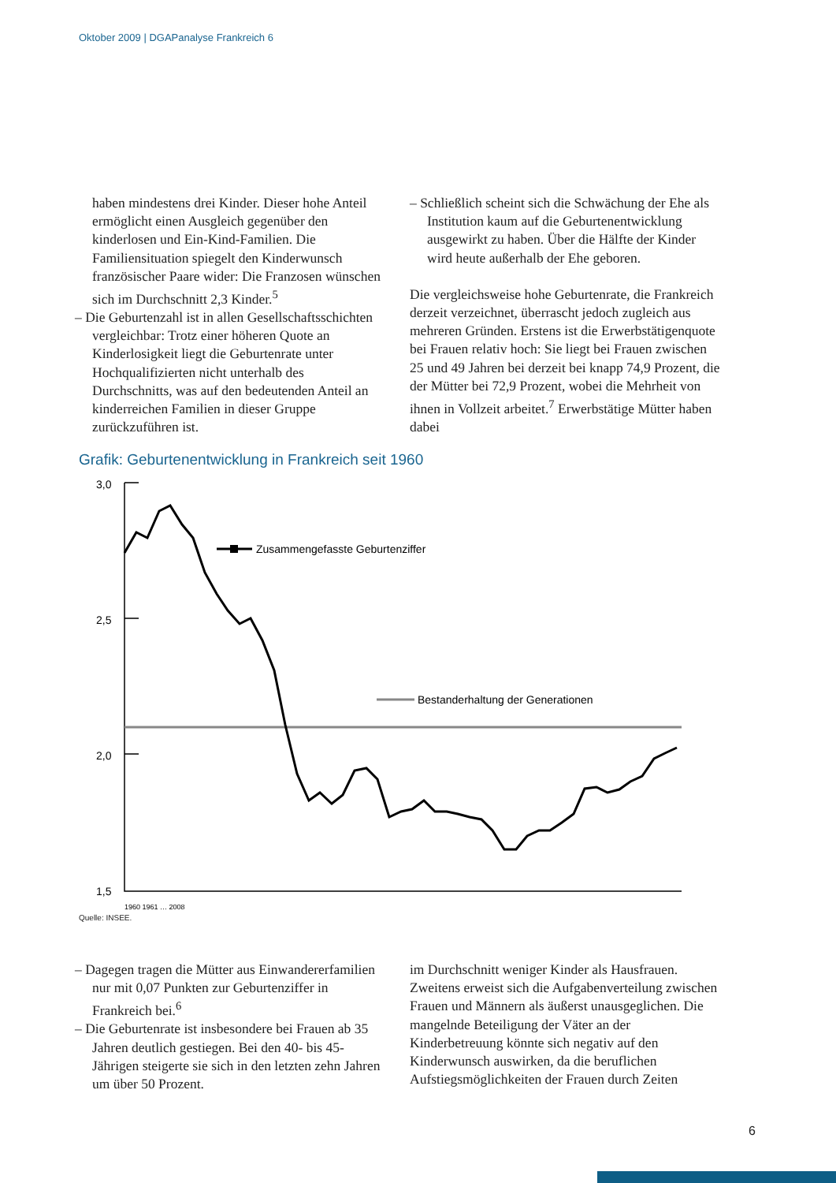Oktober 2009 | DGAPanalyse Frankreich 6
haben mindestens drei Kinder. Dieser hohe Anteil ermöglicht einen Ausgleich gegenüber den kinderlosen und Ein-Kind-Familien. Die Familiensituation spiegelt den Kinderwunsch französischer Paare wider: Die Franzosen wünschen sich im Durchschnitt 2,3 Kinder.<sup>5</sup>
– Die Geburtenzahl ist in allen Gesellschaftsschichten vergleichbar: Trotz einer höheren Quote an Kinderlosigkeit liegt die Geburtenrate unter Hochqualifizierten nicht unterhalb des Durchschnitts, was auf den bedeutenden Anteil an kinderreichen Familien in dieser Gruppe zurückzuführen ist.
– Schließlich scheint sich die Schwächung der Ehe als Institution kaum auf die Geburtenentwicklung ausgewirkt zu haben. Über die Hälfte der Kinder wird heute außerhalb der Ehe geboren.
Die vergleichsweise hohe Geburtenrate, die Frankreich derzeit verzeichnet, überrascht jedoch zugleich aus mehreren Gründen. Erstens ist die Erwerbstätigenquote bei Frauen relativ hoch: Sie liegt bei Frauen zwischen 25 und 49 Jahren bei derzeit bei knapp 74,9 Prozent, die der Mütter bei 72,9 Prozent, wobei die Mehrheit von ihnen in Vollzeit arbeitet.<sup>7</sup> Erwerbstätige Mütter haben dabei
Grafik: Geburtenentwicklung in Frankreich seit 1960
3,0
2,5
2,0
1,5
Zusammengefasste Geburtenziffer
Bestanderhaltung der Generationen
1960 1961 … 2008
Quelle: INSEE.
– Dagegen tragen die Mütter aus Einwandererfamilien nur mit 0,07 Punkten zur Geburtenziffer in Frankreich bei.<sup>6</sup>
– Die Geburtenrate ist insbesondere bei Frauen ab 35 Jahren deutlich gestiegen. Bei den 40- bis 45-Jährigen steigerte sie sich in den letzten zehn Jahren um über 50 Prozent.
im Durchschnitt weniger Kinder als Hausfrauen. Zweitens erweist sich die Aufgabenverteilung zwischen Frauen und Männern als äußerst unausgeglichen. Die mangelnde Beteiligung der Väter an der Kinderbetreuung könnte sich negativ auf den Kinderwunsch auswirken, da die beruflichen Aufstiegsmöglichkeiten der Frauen durch Zeiten
6